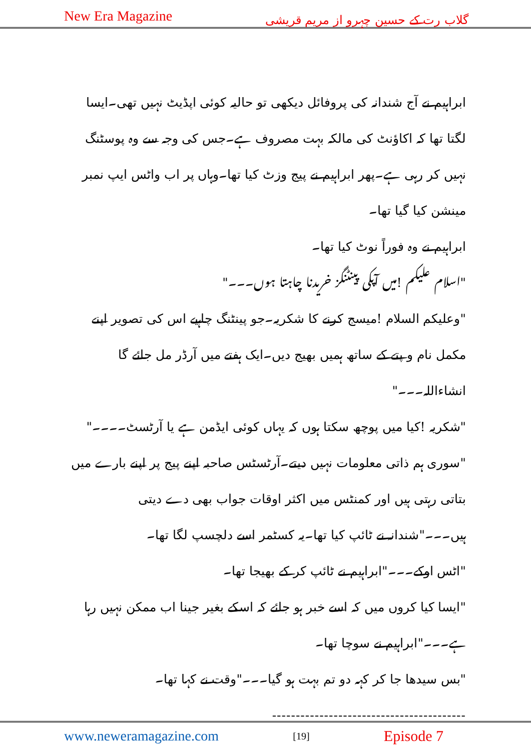New Era Magazine گلاب رت کے حسین چہرو از مریم قریشی
ابراہیم نے آج شندانہ کی پروفائل دیکھی تو حالیہ کوئی اپڈیٹ نہیں تھی۔ایسا لگتا تھا کہ اکاؤنٹ کی مالکہ بہت مصروف ہے۔جس کی وجہ سے وہ پوسٹنگ نہیں کر رہی ہے۔پھر ابراہیم نے پیج وزٹ کیا تھا۔وہاں پر اب واٹس ایپ نمبر مینشن کیا گیا تھا۔
ابراہیم نے وہ فوراً نوٹ کیا تھا۔
"اسلام علیکم !میں آپکی پینٹنگز خریدنا چاہتا ہوں۔۔۔"
"وعلیکم السلام !میسج کرنے کا شکریہ۔جو پینٹنگ چاہیے اس کی تصویر اپنے مکمل نام و پتے کے ساتھ ہمیں بھیج دیں۔ایک ہفتے میں آرڈر مل جائے گا انشاءاللہ۔۔۔"
"شکریہ !کیا میں پوچھ سکتا ہوں کہ یہاں کوئی ایڈمن ہے یا آرٹسٹ۔۔۔۔"
"سوری ہم ذاتی معلومات نہیں دیتے۔آرٹسٹس صاحبہ اپنے پیج پر اپنے بارے میں بتاتی رہتی ہیں اور کمنٹس میں اکثر اوقات جواب بھی دے دیتی ہیں۔۔۔"شندانہ نے ٹائپ کیا تھا۔یہ کسٹمر اسے دلچسپ لگا تھا۔
"اٹس اوکے۔۔۔"ابراہیم نے ٹائپ کر کے بھیجا تھا۔
"ایسا کیا کروں میں کہ اسے خبر ہو جائے کہ اسکے بغیر جینا اب ممکن نہیں رہا ہے۔۔۔"ابراہیم نے سوچا تھا۔
"بس سیدھا جا کر کہہ دو تم بہت ہو گیا۔۔۔"وقت نے کہا تھا۔
-----------------------------------------
www.neweramagazine.com [19] Episode 7